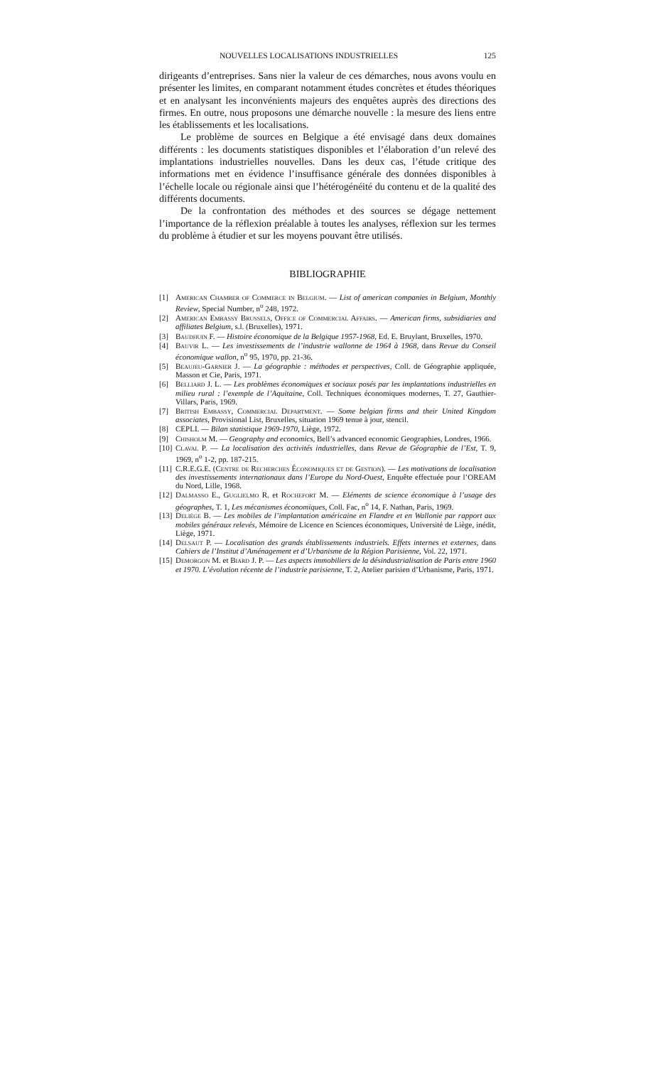NOUVELLES LOCALISATIONS INDUSTRIELLES 125
dirigeants d’entreprises. Sans nier la valeur de ces démarches, nous avons voulu en présenter les limites, en comparant notamment études concrètes et études théoriques et en analysant les inconvénients majeurs des enquêtes auprès des directions des firmes. En outre, nous proposons une démarche nouvelle : la mesure des liens entre les établissements et les localisations.
Le problème de sources en Belgique a été envisagé dans deux domaines différents : les documents statistiques disponibles et l’élaboration d’un relevé des implantations industrielles nouvelles. Dans les deux cas, l’étude critique des informations met en évidence l’insuffisance générale des données disponibles à l’échelle locale ou régionale ainsi que l’hétérogénéité du contenu et de la qualité des différents documents.
De la confrontation des méthodes et des sources se dégage nettement l’importance de la réflexion préalable à toutes les analyses, réflexion sur les termes du problème à étudier et sur les moyens pouvant être utilisés.
BIBLIOGRAPHIE
[1] American Chamber of Commerce in Belgium. — List of american companies in Belgium, Monthly Review, Special Number, n<sup>o</sup> 248, 1972.
[2] American Embassy Brussels, Office of Commercial Affairs. — American firms, subsidiaries and affiliates Belgium, s.l. (Bruxelles), 1971.
[3] Baudhuin F. — Histoire économique de la Belgique 1957-1968, Ed. E. Bruylant, Bruxelles, 1970.
[4] Bauvir L. — Les investissements de l’industrie wallonne de 1964 à 1968, dans Revue du Conseil économique wallon, n<sup>o</sup> 95, 1970, pp. 21-36.
[5] Beaujeu-Garnier J. — La géographie : méthodes et perspectives, Coll. de Géographie appliquée, Masson et Cie, Paris, 1971.
[6] Belliard J. L. — Les problèmes économiques et sociaux posés par les implantations industrielles en milieu rural : l’exemple de l’Aquitaine, Coll. Techniques économiques modernes, T. 27, Gauthier-Villars, Paris, 1969.
[7] British Embassy, Commercial Department. — Some belgian firms and their United Kingdom associates, Provisional List, Bruxelles, situation 1969 tenue à jour, stencil.
[8] CEPLI. — Bilan statistique 1969-1970, Liège, 1972.
[9] Chisholm M. — Geography and economics, Bell’s advanced economic Geographies, Londres, 1966.
[10] Claval P. — La localisation des activités industrielles, dans Revue de Géographie de l’Est, T. 9, 1969, n<sup>o</sup> 1-2, pp. 187-215.
[11] C.R.E.G.E. (Centre de Recherches Économiques et de Gestion). — Les motivations de localisation des investissements internationaux dans l’Europe du Nord-Ouest, Enquête effectuée pour l’OREAM du Nord, Lille, 1968.
[12] Dalmasso E., Guglielmo R. et Rochefort M. — Eléments de science économique à l’usage des géographes, T. 1, Les mécanismes économiques, Coll. Fac, n<sup>o</sup> 14, F. Nathan, Paris, 1969.
[13] Deliège B. — Les mobiles de l’implantation américaine en Flandre et en Wallonie par rapport aux mobiles généraux relevés, Mémoire de Licence en Sciences économiques, Université de Liège, inédit, Liège, 1971.
[14] Delsaut P. — Localisation des grands établissements industriels. Effets internes et externes, dans Cahiers de l’Institut d’Aménagement et d’Urbanisme de la Région Parisienne, Vol. 22, 1971.
[15] Demorgon M. et Biard J. P. — Les aspects immobiliers de la désindustrialisation de Paris entre 1960 et 1970. L’évolution récente de l’industrie parisienne, T. 2, Atelier parisien d’Urbanisme, Paris, 1971.